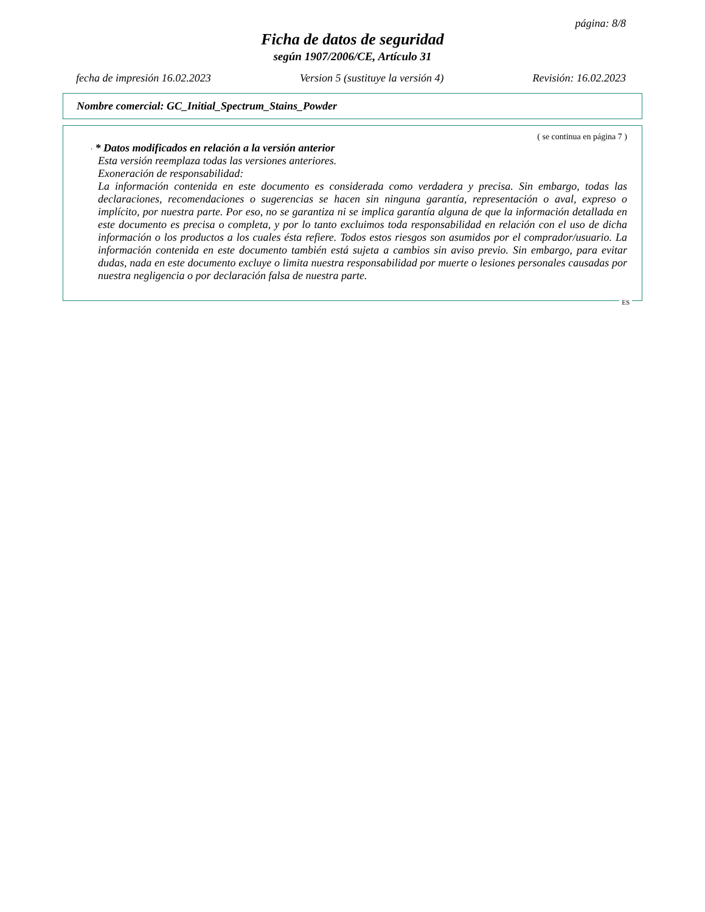página: 8/8
Ficha de datos de seguridad
según 1907/2006/CE, Artículo 31
fecha de impresión 16.02.2023 Version 5 (sustituye la versión 4) Revisión: 16.02.2023
Nombre comercial: GC_Initial_Spectrum_Stains_Powder
( se continua en página 7 )
· * Datos modificados en relación a la versión anterior
Esta versión reemplaza todas las versiones anteriores.
Exoneración de responsabilidad:
La información contenida en este documento es considerada como verdadera y precisa. Sin embargo, todas las declaraciones, recomendaciones o sugerencias se hacen sin ninguna garantía, representación o aval, expreso o implícito, por nuestra parte. Por eso, no se garantiza ni se implica garantía alguna de que la información detallada en este documento es precisa o completa, y por lo tanto excluimos toda responsabilidad en relación con el uso de dicha información o los productos a los cuales ésta refiere. Todos estos riesgos son asumidos por el comprador/usuario. La información contenida en este documento también está sujeta a cambios sin aviso previo. Sin embargo, para evitar dudas, nada en este documento excluye o limita nuestra responsabilidad por muerte o lesiones personales causadas por nuestra negligencia o por declaración falsa de nuestra parte.
ES